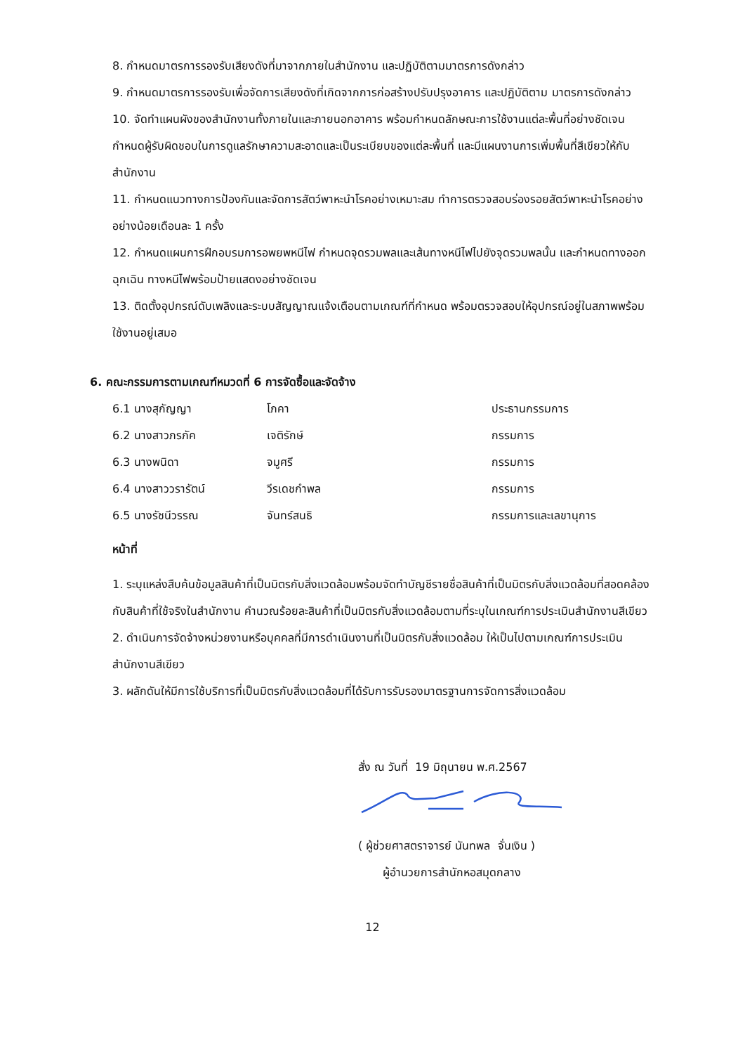8. กำหนดมาตรการรองรับเสียงดังที่มาจากภายในสำนักงาน และปฏิบัติตามมาตรการดังกล่าว
9. กำหนดมาตรการรองรับเพื่อจัดการเสียงดังที่เกิดจากการก่อสร้างปรับปรุงอาคาร และปฏิบัติตาม มาตรการดังกล่าว
10. จัดทำแผนผังของสำนักงานทั้งภายในและภายนอกอาคาร พร้อมกำหนดลักษณะการใช้งานแต่ละพื้นที่อย่างชัดเจน กำหนดผู้รับผิดชอบในการดูแลรักษาความสะอาดและเป็นระเบียบของแต่ละพื้นที่ และมีแผนงานการเพิ่มพื้นที่สีเขียวให้กับสำนักงาน
11. กำหนดแนวทางการป้องกันและจัดการสัตว์พาหะนำโรคอย่างเหมาะสม ทำการตรวจสอบร่องรอยสัตว์พาหะนำโรคอย่างอย่างน้อยเดือนละ 1 ครั้ง
12. กำหนดแผนการฝึกอบรมการอพยพหนีไฟ กำหนดจุดรวมพลและเส้นทางหนีไฟไปยังจุดรวมพลนั้น และกำหนดทางออกฉุกเฉิน ทางหนีไฟพร้อมป้ายแสดงอย่างชัดเจน
13. ติดตั้งอุปกรณ์ดับเพลิงและระบบสัญญาณแจ้งเตือนตามเกณฑ์ที่กำหนด พร้อมตรวจสอบให้อุปกรณ์อยู่ในสภาพพร้อมใช้งานอยู่เสมอ
6. คณะกรรมการตามเกณฑ์หมวดที่ 6 การจัดซื้อและจัดจ้าง
| 6.1 นางสุกัญญา | โภคา | ประธานกรรมการ |
| 6.2 นางสาวภรภัค | เจติรักษ์ | กรรมการ |
| 6.3 นางพนิดา | จมูศรี | กรรมการ |
| 6.4 นางสาววรารัตน์ | วีรเดชกำพล | กรรมการ |
| 6.5 นางรัชนีวรรณ | จันทร์สนธิ | กรรมการและเลขานุการ |
หน้าที่
1. ระบุแหล่งสืบค้นข้อมูลสินค้าที่เป็นมิตรกับสิ่งแวดล้อมพร้อมจัดทำบัญชีรายชื่อสินค้าที่เป็นมิตรกับสิ่งแวดล้อมที่สอดคล้องกับสินค้าที่ใช้จริงในสำนักงาน คำนวณร้อยละสินค้าที่เป็นมิตรกับสิ่งแวดล้อมตามที่ระบุในเกณฑ์การประเมินสำนักงานสีเขียว
2. ดำเนินการจัดจ้างหน่วยงานหรือบุคคลที่มีการดำเนินงานที่เป็นมิตรกับสิ่งแวดล้อม ให้เป็นไปตามเกณฑ์การประเมินสำนักงานสีเขียว
3. ผลักดันให้มีการใช้บริการที่เป็นมิตรกับสิ่งแวดล้อมที่ได้รับการรับรองมาตรฐานการจัดการสิ่งแวดล้อม
สั่ง ณ วันที่ 19 มิถุนายน พ.ศ.2567
( ผู้ช่วยศาสตราจารย์ นันทพล จั่นเงิน )
ผู้อำนวยการสำนักหอสมุดกลาง
12